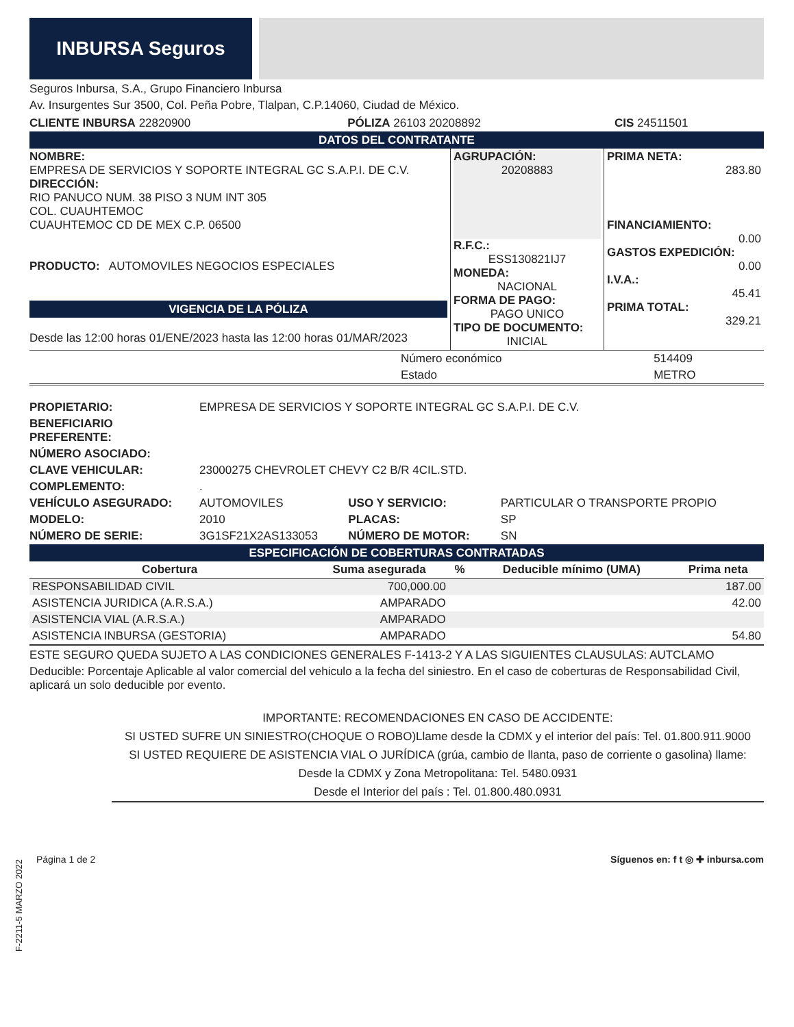INBURSA Seguros
Seguros Inbursa, S.A., Grupo Financiero Inbursa
Av. Insurgentes Sur 3500, Col. Peña Pobre, Tlalpan, C.P.14060, Ciudad de México.
| CLIENTE INBURSA 22820900 | PÓLIZA 26103 20208892 | CIS 24511501 |
DATOS DEL CONTRATANTE
| NOMBRE: EMPRESA DE SERVICIOS Y SOPORTE INTEGRAL GC S.A.P.I. DE C.V. DIRECCIÓN: RIO PANUCO NUM. 38 PISO 3 NUM INT 305 COL. CUAUHTEMOC CUAUHTEMOC CD DE MEX C.P. 06500 PRODUCTO: AUTOMOVILES NEGOCIOS ESPECIALES VIGENCIA DE LA PÓLIZA Desde las 12:00 horas 01/ENE/2023 hasta las 12:00 horas 01/MAR/2023 | AGRUPACIÓN: 20208883 R.F.C.: ESS130821IJ7 MONEDA: NACIONAL FORMA DE PAGO: PAGO UNICO TIPO DE DOCUMENTO: INICIAL | PRIMA NETA: 283.80 FINANCIAMIENTO: 0.00 GASTOS EXPEDICIÓN: 0.00 I.V.A.: 45.41 PRIMA TOTAL: 329.21 |
| | Número económico | 514409 |
| | Estado | METRO |
| PROPIETARIO: | EMPRESA DE SERVICIOS Y SOPORTE INTEGRAL GC S.A.P.I. DE C.V. | | |
| BENEFICIARIO PREFERENTE: | | | |
| NÚMERO ASOCIADO: | | | |
| CLAVE VEHICULAR: | 23000275 CHEVROLET CHEVY C2 B/R 4CIL.STD. | | |
| COMPLEMENTO: | . | | |
| VEHÍCULO ASEGURADO: | AUTOMOVILES | USO Y SERVICIO: | PARTICULAR O TRANSPORTE PROPIO |
| MODELO: | 2010 | PLACAS: | SP |
| NÚMERO DE SERIE: | 3G1SF21X2AS133053 | NÚMERO DE MOTOR: | SN |
ESPECIFICACIÓN DE COBERTURAS CONTRATADAS
| Cobertura | Suma asegurada | % | Deducible mínimo (UMA) | Prima neta |
| --- | --- | --- | --- | --- |
| RESPONSABILIDAD CIVIL | 700,000.00 | | | 187.00 |
| ASISTENCIA JURIDICA (A.R.S.A.) | AMPARADO | | | 42.00 |
| ASISTENCIA VIAL (A.R.S.A.) | AMPARADO | | | |
| ASISTENCIA INBURSA (GESTORIA) | AMPARADO | | | 54.80 |
ESTE SEGURO QUEDA SUJETO A LAS CONDICIONES GENERALES F-1413-2 Y A LAS SIGUIENTES CLAUSULAS: AUTCLAMO
Deducible: Porcentaje Aplicable al valor comercial del vehiculo a la fecha del siniestro. En el caso de coberturas de Responsabilidad Civil, aplicará un solo deducible por evento.
IMPORTANTE: RECOMENDACIONES EN CASO DE ACCIDENTE:
SI USTED SUFRE UN SINIESTRO(CHOQUE O ROBO)Llame desde la CDMX y el interior del país: Tel. 01.800.911.9000
SI USTED REQUIERE DE ASISTENCIA VIAL O JURÍDICA (grúa, cambio de llanta, paso de corriente o gasolina) llame:
Desde la CDMX y Zona Metropolitana: Tel. 5480.0931
Desde el Interior del país : Tel. 01.800.480.0931
Página 1 de 2 Síguenos en: f t ◎ ✚ inbursa.com
F-2211-5 MARZO 2022